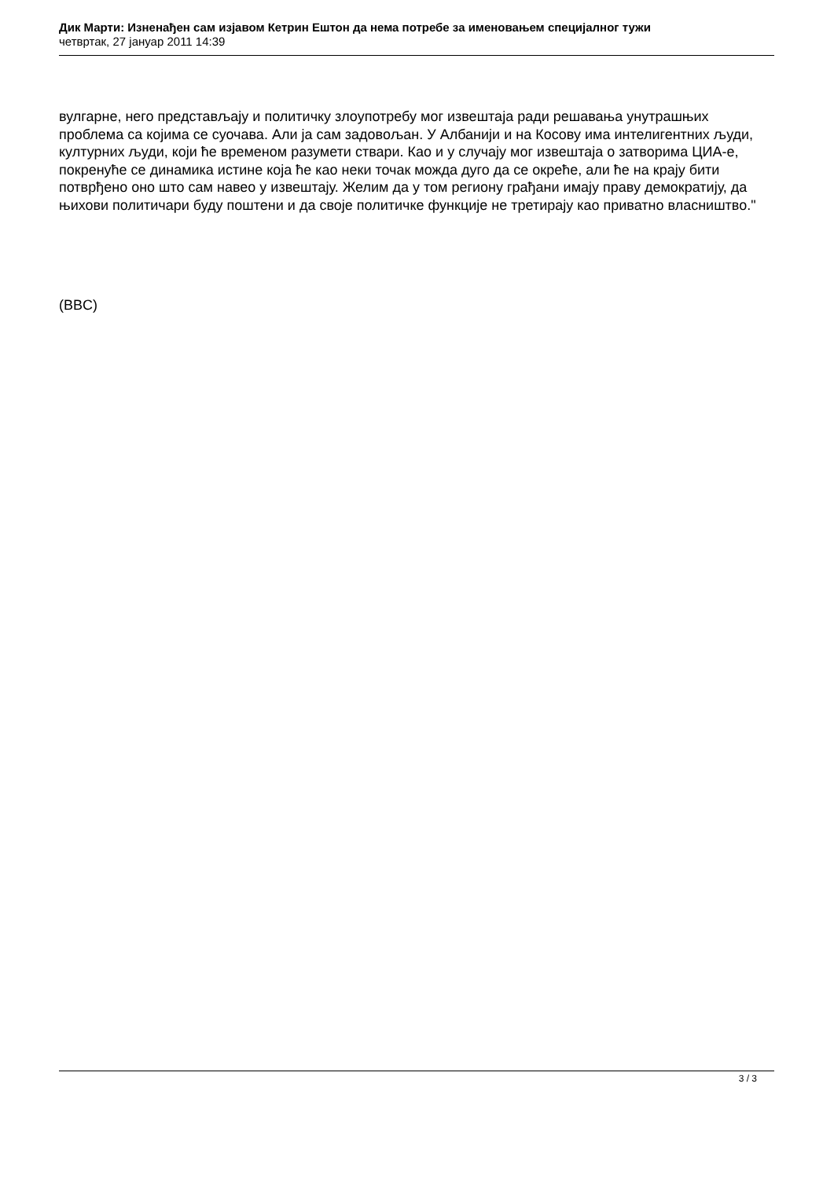Дик Марти: Изненађен сам изјавом Кетрин Ештон да нема потребе за именовањем специјалног тужи
четвртак, 27 јануар 2011 14:39
вулгарне, него представљају и политичку злоупотребу мог извештаја ради решавања унутрашњих проблема са којима се суочава. Али ја сам задовољан. У Албанији и на Косову има интелигентних људи, културних људи, који ће временом разумети ствари. Као и у случају мог извештаја о затворима ЦИА-е, покренуће се динамика истине која ће као неки точак можда дуго да се окреће, али ће на крају бити потврђено оно што сам навео у извештају. Желим да у том региону грађани имају праву демократију, да њихови политичари буду поштени и да своје политичке функције не третирају као приватно власништво."
(BBC)
3 / 3